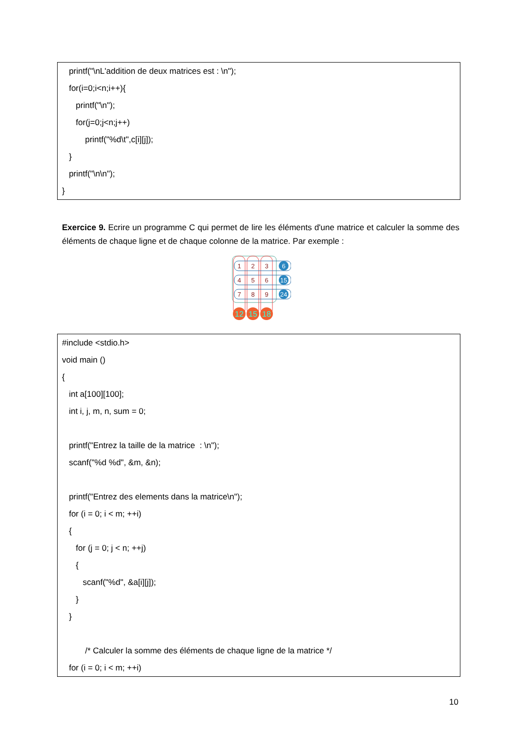printf("\nL'addition de deux matrices est : \n");
for(i=0;i<n;i++){
printf("\n");
for(j=0;j<n;j++)
printf("%d\t",c[i][j]);
}
printf("\n\n");
}
Exercice 9. Ecrire un programme C qui permet de lire les éléments d'une matrice et calculer la somme des éléments de chaque ligne et de chaque colonne de la matrice. Par exemple :
1
2
3
4
5
6
7
8
9
6
15
24
12
15
18
#include <stdio.h>
void main ()
{
int a[100][100];
int i, j, m, n, sum = 0;
printf("Entrez la taille de la matrice : \n");
scanf("%d %d", &m, &n);
printf("Entrez des elements dans la matrice\n");
for (i = 0; i < m; ++i)
{
for (j = 0; j < n; ++j)
{
scanf("%d", &a[i][j]);
}
}
/* Calculer la somme des éléments de chaque ligne de la matrice */
for (i = 0; i < m; ++i)
10